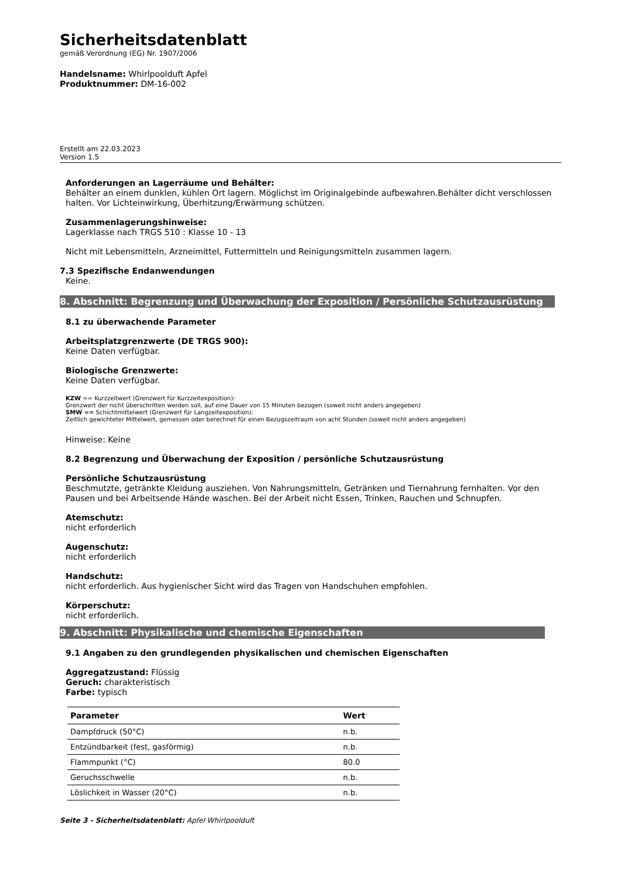Sicherheitsdatenblatt
gemäß Verordnung (EG) Nr. 1907/2006
Handelsname: Whirlpoolduft Apfel
Produktnummer: DM-16-002
Erstellt am 22.03.2023
Version 1.5
Anforderungen an Lagerräume und Behälter:
Behälter an einem dunklen, kühlen Ort lagern. Möglichst im Originalgebinde aufbewahren.Behälter dicht verschlossen halten. Vor Lichteinwirkung, Überhitzung/Erwärmung schützen.
Zusammenlagerungshinweise:
Lagerklasse nach TRGS 510 : Klasse 10 - 13
Nicht mit Lebensmitteln, Arzneimittel, Futtermitteln und Reinigungsmitteln zusammen lagern.
7.3 Spezifische Endanwendungen
Keine.
8. Abschnitt: Begrenzung und Überwachung der Exposition / Persönliche Schutzausrüstung
8.1 zu überwachende Parameter
Arbeitsplatzgrenzwerte (DE TRGS 900):
Keine Daten verfügbar.
Biologische Grenzwerte:
Keine Daten verfügbar.
KZW == Kurzzeitwert (Grenzwert für Kurzzeitexposition):
Grenzwert der nicht überschritten werden soll, auf eine Dauer von 15 Minuten bezogen (soweit nicht anders angegeben)
SMW == Schichtmittelwert (Grenzwert für Langzeitexposition):
Zeitlich gewichteter Mittelwert, gemessen oder berechnet für einen Bezugszeitraum von acht Stunden (soweit nicht anders angegeben)
Hinweise: Keine
8.2 Begrenzung und Überwachung der Exposition / persönliche Schutzausrüstung
Persönliche Schutzausrüstung
Beschmutzte, getränkte Kleidung ausziehen. Von Nahrungsmitteln, Getränken und Tiernahrung fernhalten. Vor den Pausen und bei Arbeitsende Hände waschen. Bei der Arbeit nicht Essen, Trinken, Rauchen und Schnupfen.
Atemschutz:
nicht erforderlich
Augenschutz:
nicht erforderlich
Handschutz:
nicht erforderlich. Aus hygienischer Sicht wird das Tragen von Handschuhen empfohlen.
Körperschutz:
nicht erforderlich.
9. Abschnitt: Physikalische und chemische Eigenschaften
9.1 Angaben zu den grundlegenden physikalischen und chemischen Eigenschaften
Aggregatzustand: Flüssig
Geruch: charakteristisch
Farbe: typisch
| Parameter | Wert |
| --- | --- |
| Dampfdruck (50°C) | n.b. |
| Entzündbarkeit (fest, gasförmig) | n.b. |
| Flammpunkt (°C) | 80.0 |
| Geruchsschwelle | n.b. |
| Löslichkeit in Wasser (20°C) | n.b. |
Seite 3 - Sicherheitsdatenblatt: Apfel Whirlpoolduft